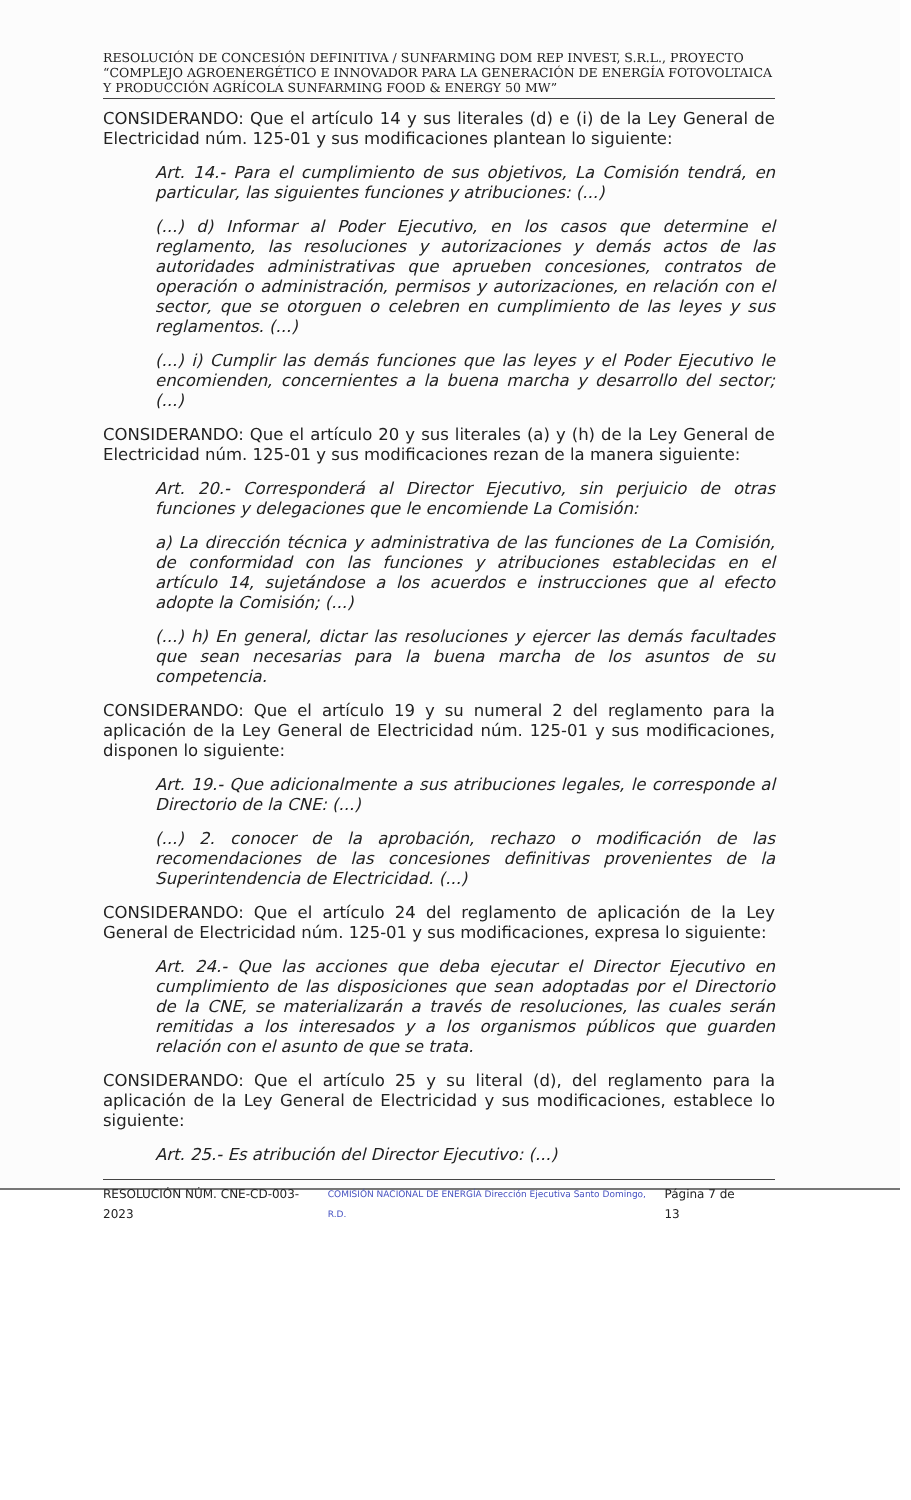RESOLUCIÓN DE CONCESIÓN DEFINITIVA / SUNFARMING DOM REP INVEST, S.R.L., PROYECTO “COMPLEJO AGROENERGÉTICO E INNOVADOR PARA LA GENERACIÓN DE ENERGÍA FOTOVOLTAICA Y PRODUCCIÓN AGRÍCOLA SUNFARMING FOOD & ENERGY 50 MW”
CONSIDERANDO: Que el artículo 14 y sus literales (d) e (i) de la Ley General de Electricidad núm. 125-01 y sus modificaciones plantean lo siguiente:
Art. 14.- Para el cumplimiento de sus objetivos, La Comisión tendrá, en particular, las siguientes funciones y atribuciones: (...)
(...) d) Informar al Poder Ejecutivo, en los casos que determine el reglamento, las resoluciones y autorizaciones y demás actos de las autoridades administrativas que aprueben concesiones, contratos de operación o administración, permisos y autorizaciones, en relación con el sector, que se otorguen o celebren en cumplimiento de las leyes y sus reglamentos. (...)
(...) i) Cumplir las demás funciones que las leyes y el Poder Ejecutivo le encomienden, concernientes a la buena marcha y desarrollo del sector; (...)
CONSIDERANDO: Que el artículo 20 y sus literales (a) y (h) de la Ley General de Electricidad núm. 125-01 y sus modificaciones rezan de la manera siguiente:
Art. 20.- Corresponderá al Director Ejecutivo, sin perjuicio de otras funciones y delegaciones que le encomiende La Comisión:
a) La dirección técnica y administrativa de las funciones de La Comisión, de conformidad con las funciones y atribuciones establecidas en el artículo 14, sujetándose a los acuerdos e instrucciones que al efecto adopte la Comisión; (...)
(...) h) En general, dictar las resoluciones y ejercer las demás facultades que sean necesarias para la buena marcha de los asuntos de su competencia.
CONSIDERANDO: Que el artículo 19 y su numeral 2 del reglamento para la aplicación de la Ley General de Electricidad núm. 125-01 y sus modificaciones, disponen lo siguiente:
Art. 19.- Que adicionalmente a sus atribuciones legales, le corresponde al Directorio de la CNE: (...)
(...) 2. conocer de la aprobación, rechazo o modificación de las recomendaciones de las concesiones definitivas provenientes de la Superintendencia de Electricidad. (...)
CONSIDERANDO: Que el artículo 24 del reglamento de aplicación de la Ley General de Electricidad núm. 125-01 y sus modificaciones, expresa lo siguiente:
Art. 24.- Que las acciones que deba ejecutar el Director Ejecutivo en cumplimiento de las disposiciones que sean adoptadas por el Directorio de la CNE, se materializarán a través de resoluciones, las cuales serán remitidas a los interesados y a los organismos públicos que guarden relación con el asunto de que se trata.
CONSIDERANDO: Que el artículo 25 y su literal (d), del reglamento para la aplicación de la Ley General de Electricidad y sus modificaciones, establece lo siguiente:
Art. 25.- Es atribución del Director Ejecutivo: (...)
RESOLUCIÓN NÚM. CNE-CD-003-2023 COMISIÓN NACIONAL DE ENERGÍA Dirección Ejecutiva Santo Domingo, R.D. Página 7 de 13